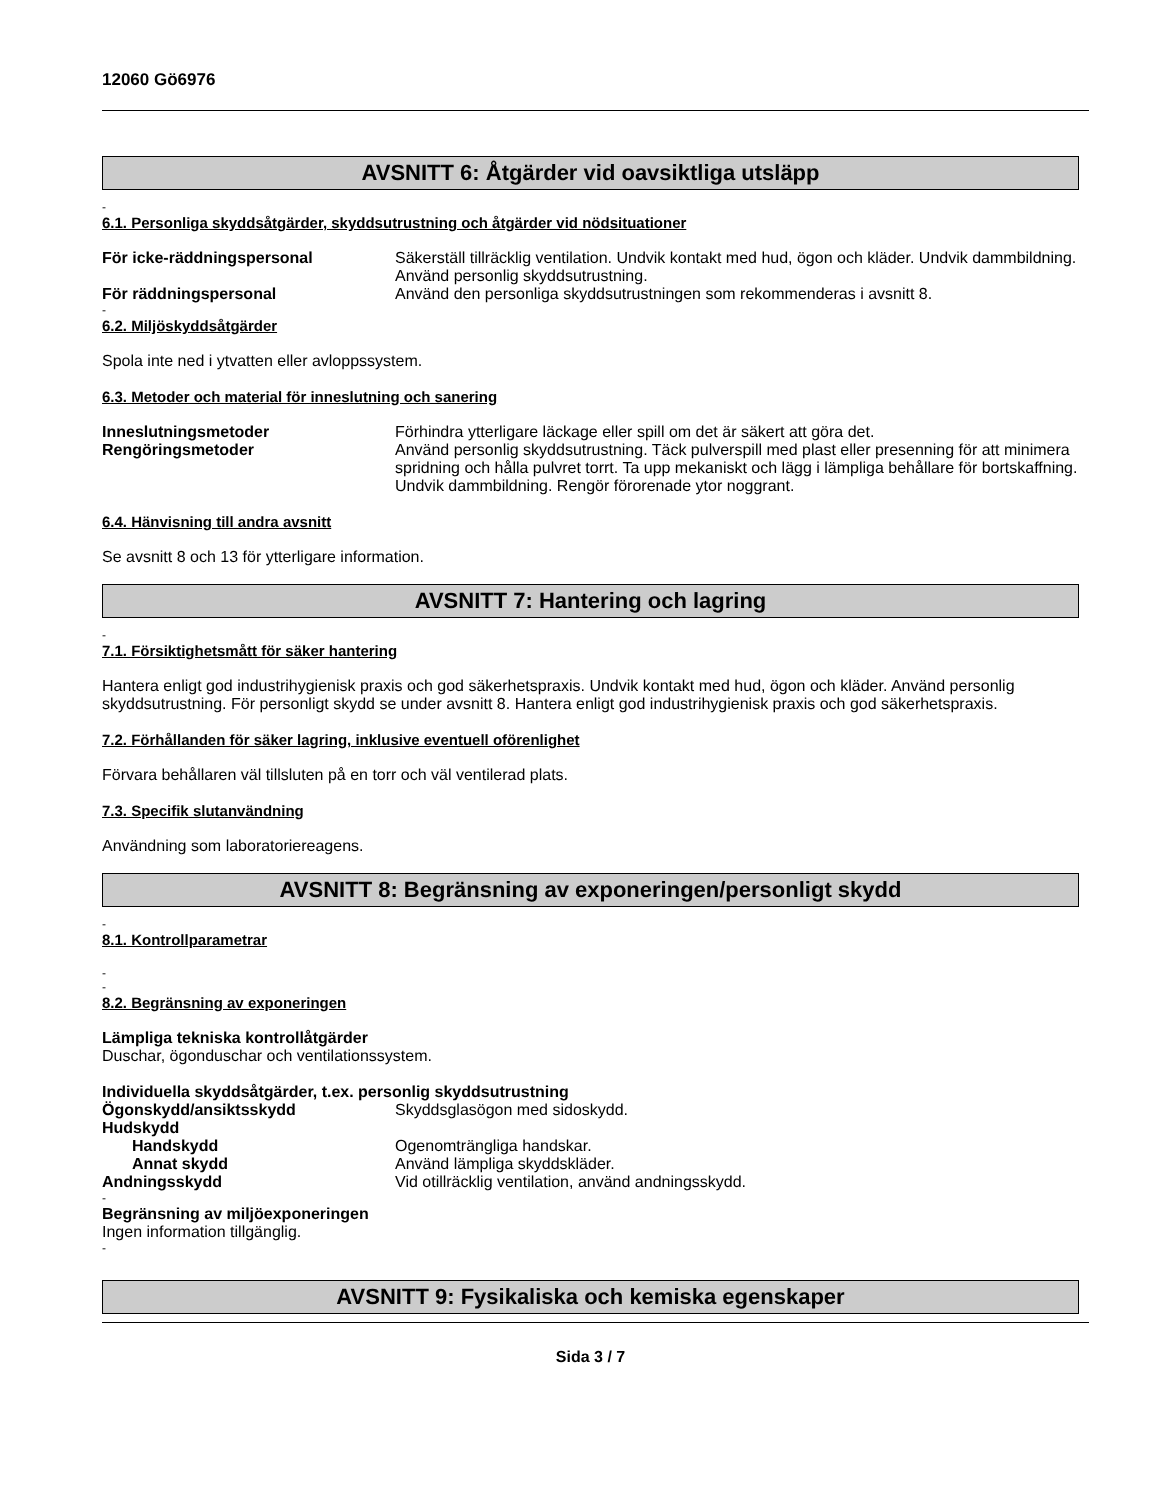12060 Gö6976
AVSNITT 6: Åtgärder vid oavsiktliga utsläpp
-
6.1. Personliga skyddsåtgärder, skyddsutrustning och åtgärder vid nödsituationer
För icke-räddningspersonal Säkerställ tillräcklig ventilation. Undvik kontakt med hud, ögon och kläder. Undvik dammbildning. Använd personlig skyddsutrustning.
För räddningspersonal Använd den personliga skyddsutrustningen som rekommenderas i avsnitt 8.
-
6.2. Miljöskyddsåtgärder
Spola inte ned i ytvatten eller avloppssystem.
6.3. Metoder och material för inneslutning och sanering
Inneslutningsmetoder Förhindra ytterligare läckage eller spill om det är säkert att göra det.
Rengöringsmetoder Använd personlig skyddsutrustning. Täck pulverspill med plast eller presenning för att minimera spridning och hålla pulvret torrt. Ta upp mekaniskt och lägg i lämpliga behållare för bortskaffning. Undvik dammbildning. Rengör förorenade ytor noggrant.
6.4. Hänvisning till andra avsnitt
Se avsnitt 8 och 13 för ytterligare information.
AVSNITT 7: Hantering och lagring
-
7.1. Försiktighetsmått för säker hantering
Hantera enligt god industrihygienisk praxis och god säkerhetspraxis. Undvik kontakt med hud, ögon och kläder. Använd personlig skyddsutrustning. För personligt skydd se under avsnitt 8. Hantera enligt god industrihygienisk praxis och god säkerhetspraxis.
7.2. Förhållanden för säker lagring, inklusive eventuell oförenlighet
Förvara behållaren väl tillsluten på en torr och väl ventilerad plats.
7.3. Specifik slutanvändning
Användning som laboratoriereagens.
AVSNITT 8: Begränsning av exponeringen/personligt skydd
-
8.1. Kontrollparametrar
-
-
8.2. Begränsning av exponeringen
Lämpliga tekniska kontrollåtgärder
Duschar, ögonduschar och ventilationssystem.
Individuella skyddsåtgärder, t.ex. personlig skyddsutrustning
Ögonskydd/ansiktsskydd Skyddsglasögon med sidoskydd.
Hudskydd
Handskydd Ogenomträngliga handskar.
Annat skydd Använd lämpliga skyddskläder.
Andningsskydd Vid otillräcklig ventilation, använd andningsskydd.
-
Begränsning av miljöexponeringen
Ingen information tillgänglig.
-
AVSNITT 9: Fysikaliska och kemiska egenskaper
Sida 3 / 7